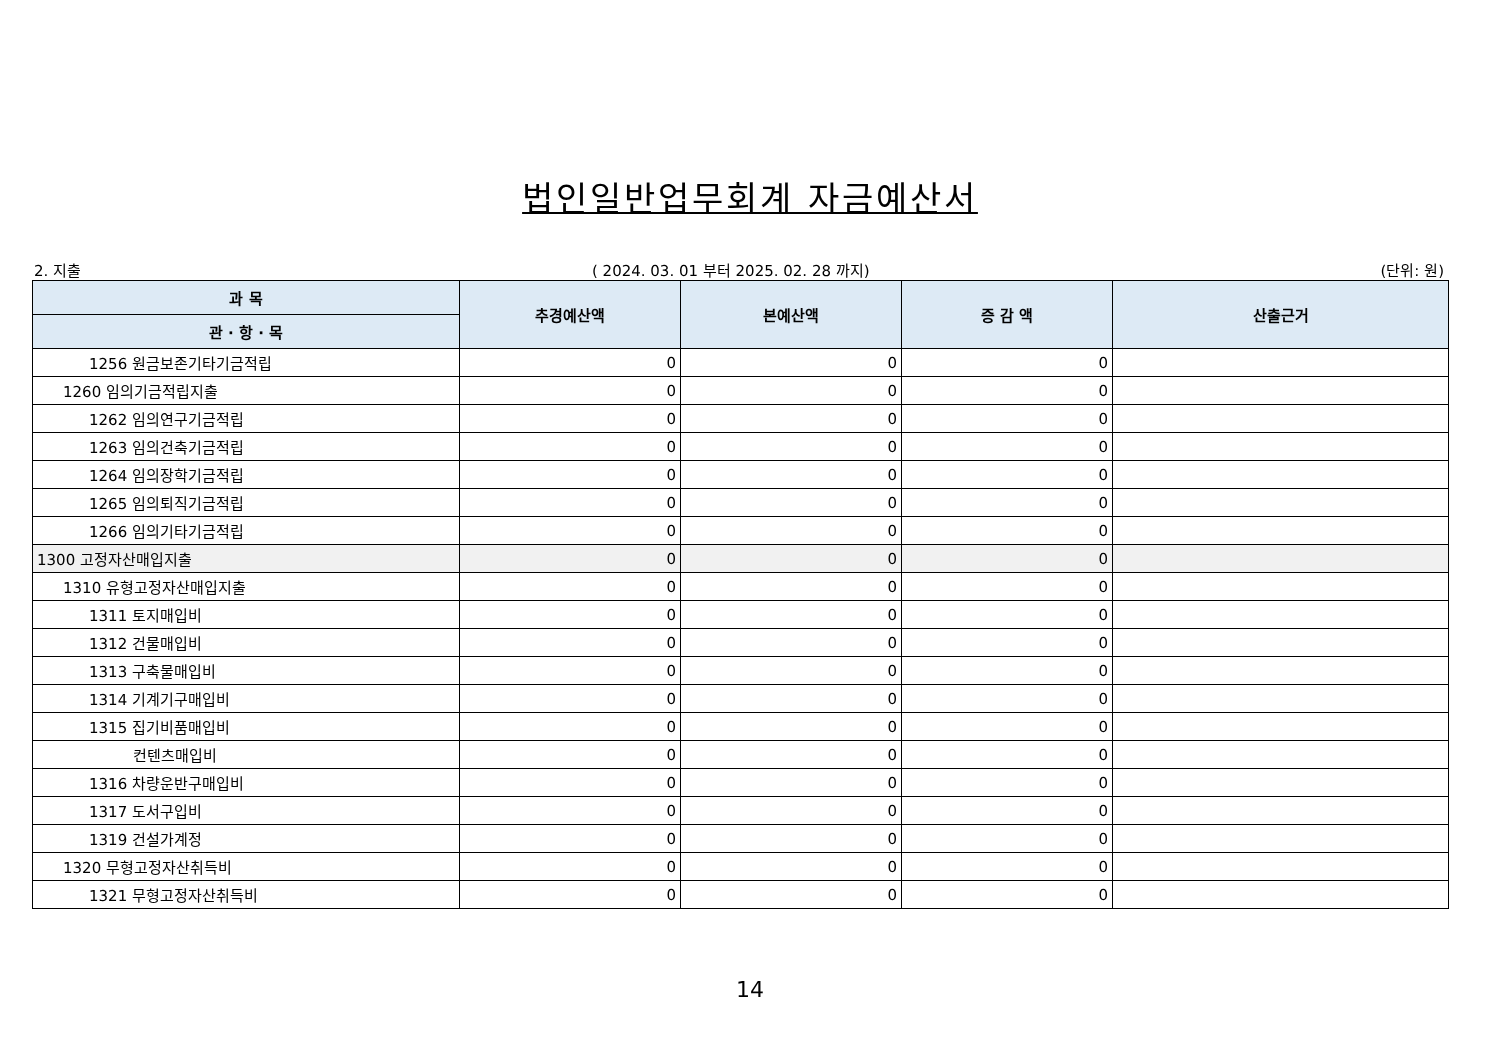법인일반업무회계 자금예산서
2. 지출 ( 2024. 03. 01 부터 2025. 02. 28 까지) (단위: 원)
| 과 목 | 추경예산액 | 본예산액 | 증 감 액 | 산출근거 |
| --- | --- | --- | --- | --- |
| 관 · 항 · 목 | | | | |
| 1256 원금보존기타기금적립 | 0 | 0 | 0 | |
| 1260 임의기금적립지출 | 0 | 0 | 0 | |
| 1262 임의연구기금적립 | 0 | 0 | 0 | |
| 1263 임의건축기금적립 | 0 | 0 | 0 | |
| 1264 임의장학기금적립 | 0 | 0 | 0 | |
| 1265 임의퇴직기금적립 | 0 | 0 | 0 | |
| 1266 임의기타기금적립 | 0 | 0 | 0 | |
| 1300 고정자산매입지출 | 0 | 0 | 0 | |
| 1310 유형고정자산매입지출 | 0 | 0 | 0 | |
| 1311 토지매입비 | 0 | 0 | 0 | |
| 1312 건물매입비 | 0 | 0 | 0 | |
| 1313 구축물매입비 | 0 | 0 | 0 | |
| 1314 기계기구매입비 | 0 | 0 | 0 | |
| 1315 집기비품매입비 | 0 | 0 | 0 | |
| 컨텐츠매입비 | 0 | 0 | 0 | |
| 1316 차량운반구매입비 | 0 | 0 | 0 | |
| 1317 도서구입비 | 0 | 0 | 0 | |
| 1319 건설가계정 | 0 | 0 | 0 | |
| 1320 무형고정자산취득비 | 0 | 0 | 0 | |
| 1321 무형고정자산취득비 | 0 | 0 | 0 | |
14